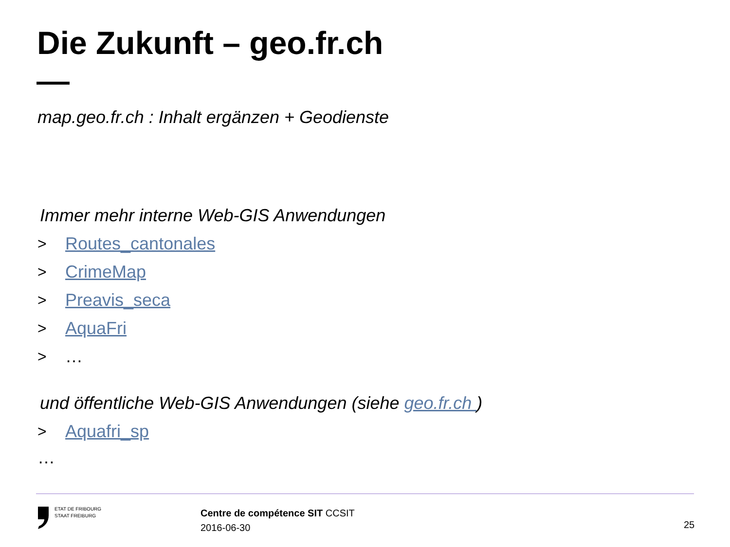Die Zukunft – geo.fr.ch
map.geo.fr.ch : Inhalt ergänzen + Geodienste
Immer mehr interne Web-GIS Anwendungen
> Routes_cantonales
> CrimeMap
> Preavis_seca
> AquaFri
> …
und öffentliche Web-GIS Anwendungen (siehe geo.fr.ch )
> Aquafri_sp
…
ETAT DE FRIBOURG
STAAT FREIBURG
Centre de compétence SIT CCSIT
2016-06-30
25